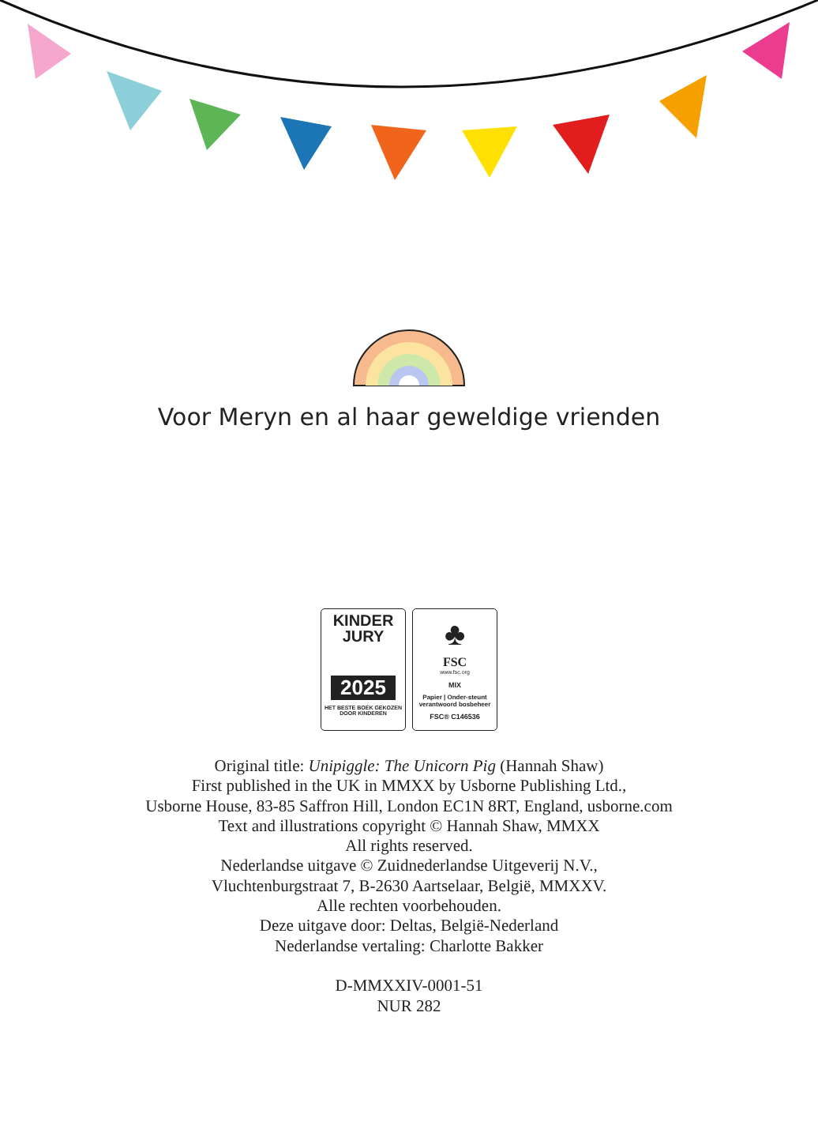Voor Meryn en al haar geweldige vrienden
KINDER
JURY
2025
HET BESTE BOEK GEKOZEN DOOR KINDEREN
♣
FSC
www.fsc.org
MIX
Papier | Onder-steunt verantwoord bosbeheer
FSC® C146536
Original title: Unipiggle: The Unicorn Pig (Hannah Shaw)
First published in the UK in MMXX by Usborne Publishing Ltd.,
Usborne House, 83-85 Saffron Hill, London EC1N 8RT, England, usborne.com
Text and illustrations copyright © Hannah Shaw, MMXX
All rights reserved.
Nederlandse uitgave © Zuidnederlandse Uitgeverij N.V.,
Vluchtenburgstraat 7, B-2630 Aartselaar, België, MMXXV.
Alle rechten voorbehouden.
Deze uitgave door: Deltas, België-Nederland
Nederlandse vertaling: Charlotte Bakker
D-MMXXIV-0001-51
NUR 282